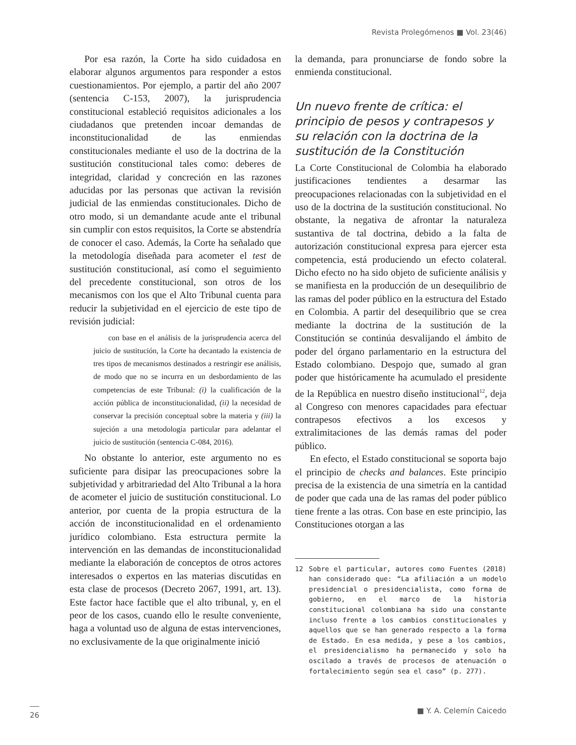Revista Prolegómenos ■ Vol. 23(46)
Por esa razón, la Corte ha sido cuidadosa en elaborar algunos argumentos para responder a estos cuestionamientos. Por ejemplo, a partir del año 2007 (sentencia C-153, 2007), la jurisprudencia constitucional estableció requisitos adicionales a los ciudadanos que pretenden incoar demandas de inconstitucionalidad de las enmiendas constitucionales mediante el uso de la doctrina de la sustitución constitucional tales como: deberes de integridad, claridad y concreción en las razones aducidas por las personas que activan la revisión judicial de las enmiendas constitucionales. Dicho de otro modo, si un demandante acude ante el tribunal sin cumplir con estos requisitos, la Corte se abstendría de conocer el caso. Además, la Corte ha señalado que la metodología diseñada para acometer el test de sustitución constitucional, así como el seguimiento del precedente constitucional, son otros de los mecanismos con los que el Alto Tribunal cuenta para reducir la subjetividad en el ejercicio de este tipo de revisión judicial:
con base en el análisis de la jurisprudencia acerca del juicio de sustitución, la Corte ha decantado la existencia de tres tipos de mecanismos destinados a restringir ese análisis, de modo que no se incurra en un desbordamiento de las competencias de este Tribunal: (i) la cualificación de la acción pública de inconstitucionalidad, (ii) la necesidad de conservar la precisión conceptual sobre la materia y (iii) la sujeción a una metodología particular para adelantar el juicio de sustitución (sentencia C-084, 2016).
No obstante lo anterior, este argumento no es suficiente para disipar las preocupaciones sobre la subjetividad y arbitrariedad del Alto Tribunal a la hora de acometer el juicio de sustitución constitucional. Lo anterior, por cuenta de la propia estructura de la acción de inconstitucionalidad en el ordenamiento jurídico colombiano. Esta estructura permite la intervención en las demandas de inconstitucionalidad mediante la elaboración de conceptos de otros actores interesados o expertos en las materias discutidas en esta clase de procesos (Decreto 2067, 1991, art. 13). Este factor hace factible que el alto tribunal, y, en el peor de los casos, cuando ello le resulte conveniente, haga a voluntad uso de alguna de estas intervenciones, no exclusivamente de la que originalmente inició
la demanda, para pronunciarse de fondo sobre la enmienda constitucional.
Un nuevo frente de crítica: el principio de pesos y contrapesos y su relación con la doctrina de la sustitución de la Constitución
La Corte Constitucional de Colombia ha elaborado justificaciones tendientes a desarmar las preocupaciones relacionadas con la subjetividad en el uso de la doctrina de la sustitución constitucional. No obstante, la negativa de afrontar la naturaleza sustantiva de tal doctrina, debido a la falta de autorización constitucional expresa para ejercer esta competencia, está produciendo un efecto colateral. Dicho efecto no ha sido objeto de suficiente análisis y se manifiesta en la producción de un desequilibrio de las ramas del poder público en la estructura del Estado en Colombia. A partir del desequilibrio que se crea mediante la doctrina de la sustitución de la Constitución se continúa desvalijando el ámbito de poder del órgano parlamentario en la estructura del Estado colombiano. Despojo que, sumado al gran poder que históricamente ha acumulado el presidente de la República en nuestro diseño institucional<sup>12</sup>, deja al Congreso con menores capacidades para efectuar contrapesos efectivos a los excesos y extralimitaciones de las demás ramas del poder público.
En efecto, el Estado constitucional se soporta bajo el principio de checks and balances. Este principio precisa de la existencia de una simetría en la cantidad de poder que cada una de las ramas del poder público tiene frente a las otras. Con base en este principio, las Constituciones otorgan a las
12 Sobre el particular, autores como Fuentes (2018) han considerado que: “La afiliación a un modelo presidencial o presidencialista, como forma de gobierno, en el marco de la historia constitucional colombiana ha sido una constante incluso frente a los cambios constitucionales y aquellos que se han generado respecto a la forma de Estado. En esa medida, y pese a los cambios, el presidencialismo ha permanecido y solo ha oscilado a través de procesos de atenuación o fortalecimiento según sea el caso” (p. 277).
26 ■ Y. A. Celemín Caicedo